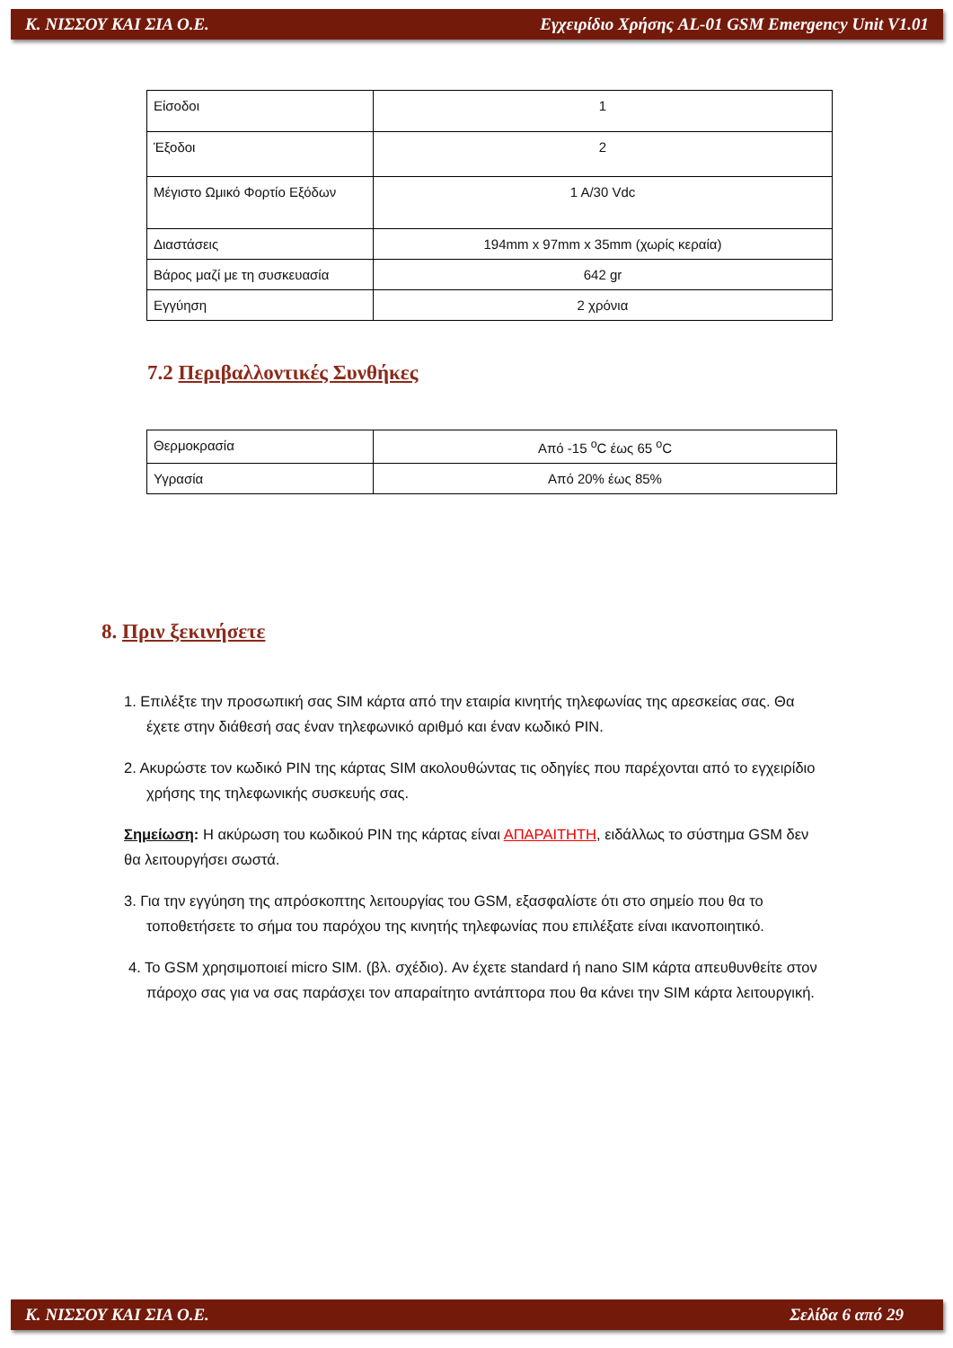Κ. ΝΙΣΣΟΥ ΚΑΙ ΣΙΑ Ο.Ε. Εγχειρίδιο Χρήσης AL-01 GSM Emergency Unit V1.01
| Είσοδοι | 1 |
| Έξοδοι | 2 |
| Μέγιστο Ωμικό Φορτίο Εξόδων | 1 A/30 Vdc |
| Διαστάσεις | 194mm x 97mm x 35mm (χωρίς κεραία) |
| Βάρος μαζί με τη συσκευασία | 642 gr |
| Εγγύηση | 2 χρόνια |
7.2 Περιβαλλοντικές Συνθήκες
| Θερμοκρασία | Από -15 <sup>o</sup>C έως 65 <sup>o</sup>C |
| Υγρασία | Από 20% έως 85% |
8. Πριν ξεκινήσετε
1. Επιλέξτε την προσωπική σας SIM κάρτα από την εταιρία κινητής τηλεφωνίας της αρεσκείας σας. Θα έχετε στην διάθεσή σας έναν τηλεφωνικό αριθμό και έναν κωδικό PIN.
2. Ακυρώστε τον κωδικό PIN της κάρτας SIM ακολουθώντας τις οδηγίες που παρέχονται από το εγχειρίδιο χρήσης της τηλεφωνικής συσκευής σας.
Σημείωση: Η ακύρωση του κωδικού PIN της κάρτας είναι ΑΠΑΡΑΙΤΗΤΗ, ειδάλλως το σύστημα GSM δεν θα λειτουργήσει σωστά.
3. Για την εγγύηση της απρόσκοπτης λειτουργίας του GSM, εξασφαλίστε ότι στο σημείο που θα το τοποθετήσετε το σήμα του παρόχου της κινητής τηλεφωνίας που επιλέξατε είναι ικανοποιητικό.
4. Το GSM χρησιμοποιεί micro SIM. (βλ. σχέδιο). Αν έχετε standard ή nano SIM κάρτα απευθυνθείτε στον πάροχο σας για να σας παράσχει τον απαραίτητο αντάπτορα που θα κάνει την SIM κάρτα λειτουργική.
Κ. ΝΙΣΣΟΥ ΚΑΙ ΣΙΑ Ο.Ε. Σελίδα 6 από 29